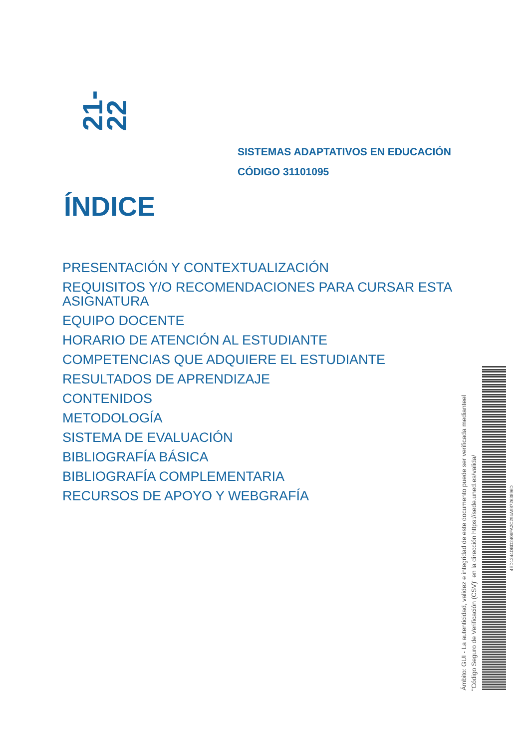21-22
SISTEMAS ADAPTATIVOS EN EDUCACIÓN
CÓDIGO 31101095
ÍNDICE
PRESENTACIÓN Y CONTEXTUALIZACIÓN
REQUISITOS Y/O RECOMENDACIONES PARA CURSAR ESTA ASIGNATURA
EQUIPO DOCENTE
HORARIO DE ATENCIÓN AL ESTUDIANTE
COMPETENCIAS QUE ADQUIERE EL ESTUDIANTE
RESULTADOS DE APRENDIZAJE
CONTENIDOS
METODOLOGÍA
SISTEMA DE EVALUACIÓN
BIBLIOGRAFÍA BÁSICA
BIBLIOGRAFÍA COMPLEMENTARIA
RECURSOS DE APOYO Y WEBGRAFÍA
Ámbito: GUI - La autenticidad, validez e integridad de este documento puede ser verificada medianteel
"Código Seguro de Verificación (CSV)" en la dirección https://sede.uned.es/valida/
4ED1344DBD2406FA2C294A987263896D